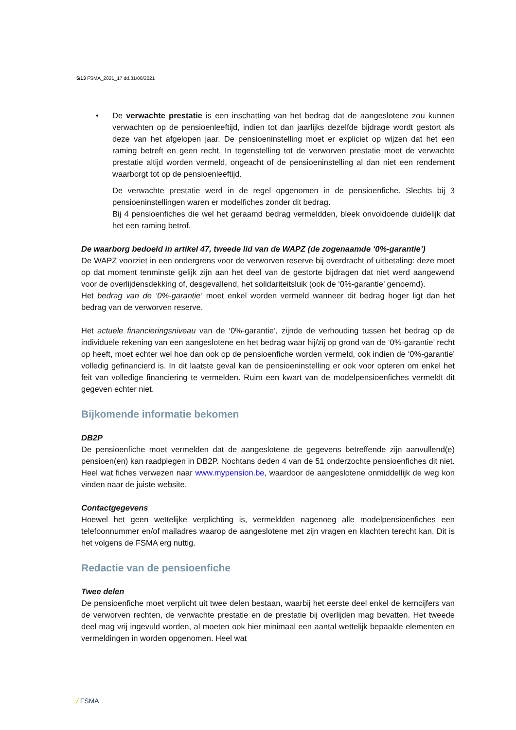5/13 FSMA_2021_17 dd.31/08/2021
• De verwachte prestatie is een inschatting van het bedrag dat de aangeslotene zou kunnen verwachten op de pensioenleeftijd, indien tot dan jaarlijks dezelfde bijdrage wordt gestort als deze van het afgelopen jaar. De pensioeninstelling moet er expliciet op wijzen dat het een raming betreft en geen recht. In tegenstelling tot de verworven prestatie moet de verwachte prestatie altijd worden vermeld, ongeacht of de pensioeninstelling al dan niet een rendement waarborgt tot op de pensioenleeftijd.
De verwachte prestatie werd in de regel opgenomen in de pensioenfiche. Slechts bij 3 pensioeninstellingen waren er modelfiches zonder dit bedrag.
Bij 4 pensioenfiches die wel het geraamd bedrag vermeldden, bleek onvoldoende duidelijk dat het een raming betrof.
De waarborg bedoeld in artikel 47, tweede lid van de WAPZ (de zogenaamde ‘0%-garantie’)
De WAPZ voorziet in een ondergrens voor de verworven reserve bij overdracht of uitbetaling: deze moet op dat moment tenminste gelijk zijn aan het deel van de gestorte bijdragen dat niet werd aangewend voor de overlijdensdekking of, desgevallend, het solidariteitsluik (ook de ‘0%-garantie’ genoemd).
Het bedrag van de ‘0%-garantie’ moet enkel worden vermeld wanneer dit bedrag hoger ligt dan het bedrag van de verworven reserve.
Het actuele financieringsniveau van de ‘0%-garantie’, zijnde de verhouding tussen het bedrag op de individuele rekening van een aangeslotene en het bedrag waar hij/zij op grond van de ‘0%-garantie’ recht op heeft, moet echter wel hoe dan ook op de pensioenfiche worden vermeld, ook indien de ‘0%-garantie’ volledig gefinancierd is. In dit laatste geval kan de pensioeninstelling er ook voor opteren om enkel het feit van volledige financiering te vermelden. Ruim een kwart van de modelpensioenfiches vermeldt dit gegeven echter niet.
Bijkomende informatie bekomen
DB2P
De pensioenfiche moet vermelden dat de aangeslotene de gegevens betreffende zijn aanvullend(e) pensioen(en) kan raadplegen in DB2P. Nochtans deden 4 van de 51 onderzochte pensioenfiches dit niet. Heel wat fiches verwezen naar www.mypension.be, waardoor de aangeslotene onmiddellijk de weg kon vinden naar de juiste website.
Contactgegevens
Hoewel het geen wettelijke verplichting is, vermeldden nagenoeg alle modelpensioenfiches een telefoonnummer en/of mailadres waarop de aangeslotene met zijn vragen en klachten terecht kan. Dit is het volgens de FSMA erg nuttig.
Redactie van de pensioenfiche
Twee delen
De pensioenfiche moet verplicht uit twee delen bestaan, waarbij het eerste deel enkel de kerncijfers van de verworven rechten, de verwachte prestatie en de prestatie bij overlijden mag bevatten. Het tweede deel mag vrij ingevuld worden, al moeten ook hier minimaal een aantal wettelijk bepaalde elementen en vermeldingen in worden opgenomen. Heel wat
/ FSMA